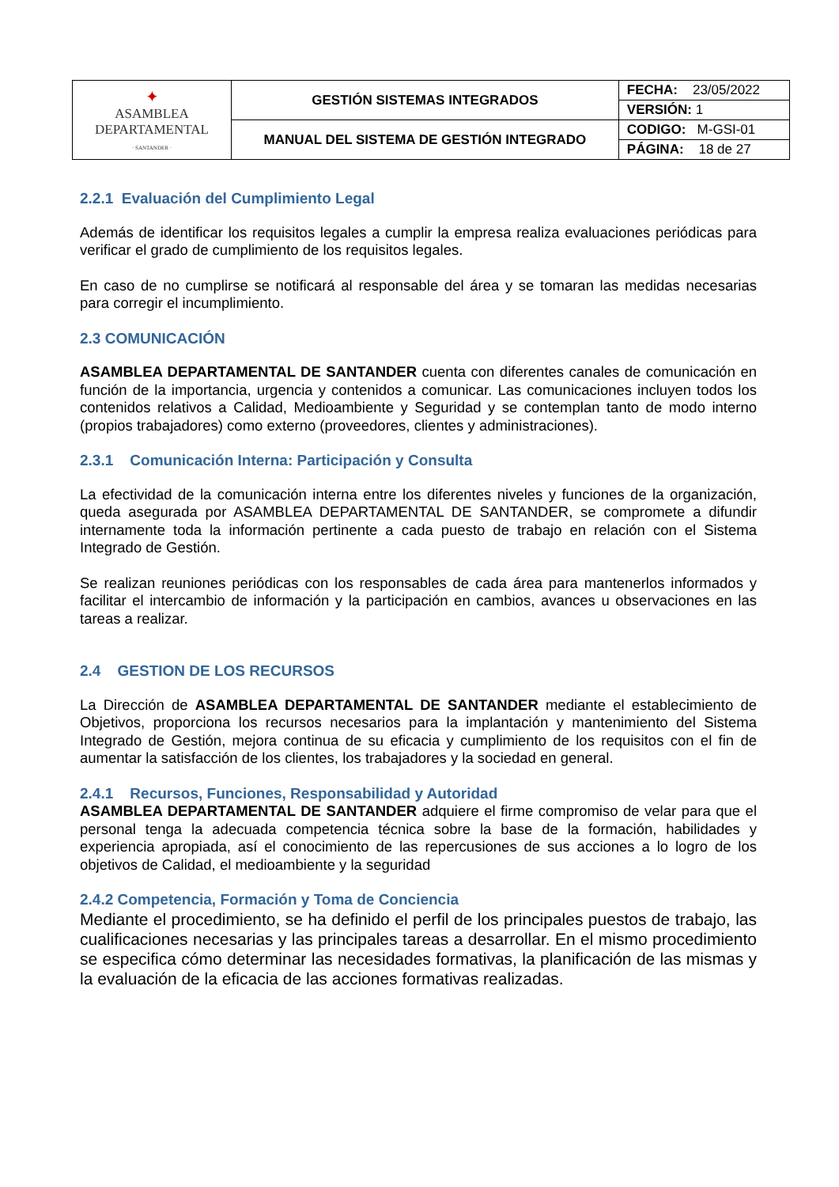| ✦ ASAMBLEA DEPARTAMENTAL · SANTANDER · | GESTIÓN SISTEMAS INTEGRADOS | FECHA: 23/05/2022 |
| | | VERSIÓN: 1 |
| | MANUAL DEL SISTEMA DE GESTIÓN INTEGRADO | CODIGO: M-GSI-01 |
| | | PÁGINA: 18 de 27 |
2.2.1 Evaluación del Cumplimiento Legal
Además de identificar los requisitos legales a cumplir la empresa realiza evaluaciones periódicas para verificar el grado de cumplimiento de los requisitos legales.
En caso de no cumplirse se notificará al responsable del área y se tomaran las medidas necesarias para corregir el incumplimiento.
2.3 COMUNICACIÓN
ASAMBLEA DEPARTAMENTAL DE SANTANDER cuenta con diferentes canales de comunicación en función de la importancia, urgencia y contenidos a comunicar. Las comunicaciones incluyen todos los contenidos relativos a Calidad, Medioambiente y Seguridad y se contemplan tanto de modo interno (propios trabajadores) como externo (proveedores, clientes y administraciones).
2.3.1 Comunicación Interna: Participación y Consulta
La efectividad de la comunicación interna entre los diferentes niveles y funciones de la organización, queda asegurada por ASAMBLEA DEPARTAMENTAL DE SANTANDER, se compromete a difundir internamente toda la información pertinente a cada puesto de trabajo en relación con el Sistema Integrado de Gestión.
Se realizan reuniones periódicas con los responsables de cada área para mantenerlos informados y facilitar el intercambio de información y la participación en cambios, avances u observaciones en las tareas a realizar.
2.4 GESTION DE LOS RECURSOS
La Dirección de ASAMBLEA DEPARTAMENTAL DE SANTANDER mediante el establecimiento de Objetivos, proporciona los recursos necesarios para la implantación y mantenimiento del Sistema Integrado de Gestión, mejora continua de su eficacia y cumplimiento de los requisitos con el fin de aumentar la satisfacción de los clientes, los trabajadores y la sociedad en general.
2.4.1 Recursos, Funciones, Responsabilidad y Autoridad
ASAMBLEA DEPARTAMENTAL DE SANTANDER adquiere el firme compromiso de velar para que el personal tenga la adecuada competencia técnica sobre la base de la formación, habilidades y experiencia apropiada, así el conocimiento de las repercusiones de sus acciones a lo logro de los objetivos de Calidad, el medioambiente y la seguridad
2.4.2 Competencia, Formación y Toma de Conciencia
Mediante el procedimiento, se ha definido el perfil de los principales puestos de trabajo, las cualificaciones necesarias y las principales tareas a desarrollar. En el mismo procedimiento se especifica cómo determinar las necesidades formativas, la planificación de las mismas y la evaluación de la eficacia de las acciones formativas realizadas.